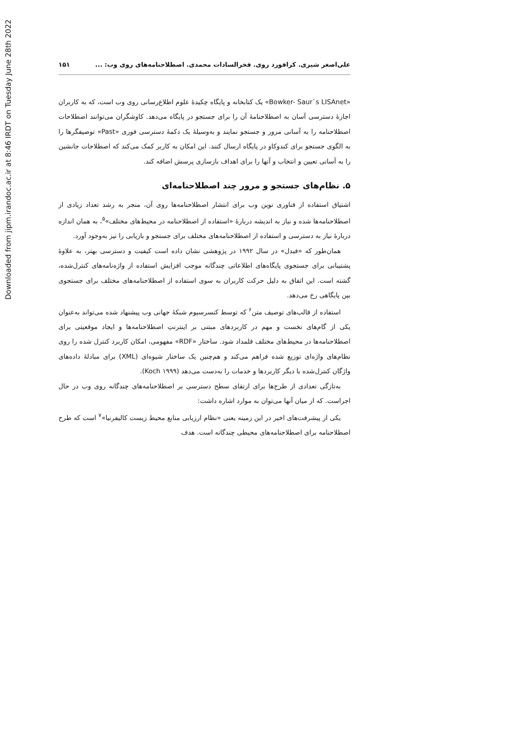Downloaded from jipm.irandoc.ac.ir at 8:46 IRDT on Tuesday June 28th 2022
علی‌اصغر شیری. کرافورد روی. فخرالسادات محمدی. اصطلاحنامه‌های روی وب: ... ۱۵۱
«Bowker- Saur`s LISAnet» یک کتابخانه و پایگاه چکیدهٔ علوم اطلاع‌رسانی روی وب است، که به کاربران اجازهٔ دسترسی آسان به اصطلاحنامهٔ آن را برای جستجو در پایگاه می‌دهد. کاوشگران می‌توانند اصطلاحات اصطلاحنامه را به آسانی مرور و جستجو نمایند و به‌وسیلهٔ یک دکمهٔ دسترسی فوری «Past» توصیفگرها را به الگوی جستجو برای کندوکاو در پایگاه ارسال کنند. این امکان به کاربر کمک می‌کند که اصطلاحات جانشین را به آسانی تعیین و انتخاب و آنها را برای اهداف بازسازی پرسش اضافه کند.
۵. نظام‌های جستجو و مرور چند اصطلاحنامه‌ای
اشتیاق استفاده از فناوری نوین وب برای انتشار اصطلاحنامه‌ها روی آن، منجر به رشد تعداد زیادی از اصطلاحنامه‌ها شده و نیاز به اندیشه دربارهٔ «استفاده از اصطلاحنامه در محیط‌های مختلف»<sup>۵</sup>، به همان اندازه دربارهٔ نیاز به دسترسی و استفاده از اصطلاحنامه‌های مختلف برای جستجو و بازیابی را نیز به‌وجود آورد.
همان‌طور که «فیدل» در سال ۱۹۹۲ در پژوهشی نشان داده است کیفیت و دسترسی بهتر، به علاوهٔ پشتیبانی برای جستجوی پایگاه‌های اطلاعاتی چندگانه موجب افزایش استفاده از واژه‌نامه‌های کنترل‌شده، گشته است. این اتفاق به دلیل حرکت کاربران به سوی استفاده از اصطلاحنامه‌های مختلف برای جستجوی بین پایگاهی رخ می‌دهد.
استفاده از قالب‌های توصیف متن<sup>۶</sup> که توسط کنسرسیوم شبکهٔ جهانی وب پیشنهاد شده می‌تواند به‌عنوان یکی از گام‌های نخست و مهم در کاربردهای مبتنی بر اینترنتِ اصطلاحنامه‌ها و ایجاد موقعیتی برای اصطلاحنامه‌ها در محیط‌های مختلف قلمداد شود. ساختار «RDF» مفهومی، امکان کاربرد کنترل شده را روی نظام‌های واژه‌ای توزیع شده فراهم می‌کند و هم‌چنین یک ساختار شیوه‌ای (XML) برای مبادلهٔ داده‌های واژگان کنترل‌شده با دیگر کاربردها و خدمات را به‌دست می‌دهد (Koch ۱۹۹۹).
به‌تازگی تعدادی از طرح‌ها برای ارتقای سطح دسترسی بر اصطلاحنامه‌های چندگانه روی وب در حال اجراست. که از میان آنها می‌توان به موارد اشاره داشت:
یکی از پیشرفت‌های اخیر در این زمینه یعنی «نظام ارزیابی منابع محیط زیست کالیفرنیا»<sup>۷</sup> است که طرح اصطلاحنامه برای اصطلاحنامه‌های محیطی چندگانه است. هدف